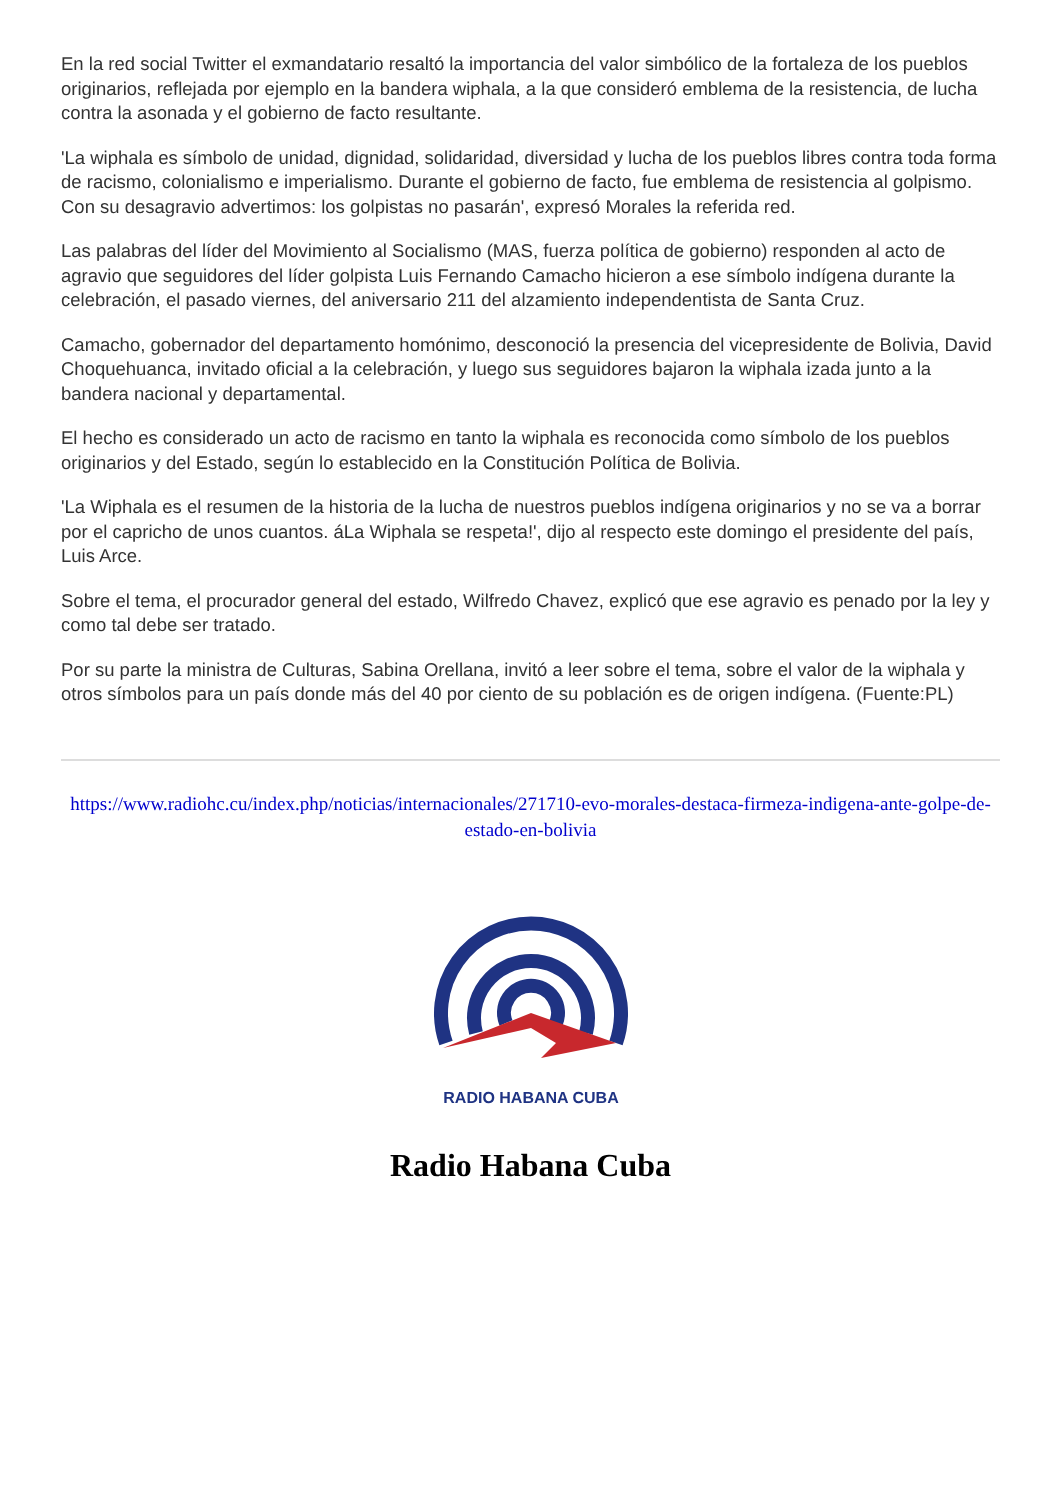En la red social Twitter el exmandatario resaltó la importancia del valor simbólico de la fortaleza de los pueblos originarios, reflejada por ejemplo en la bandera wiphala, a la que consideró emblema de la resistencia, de lucha contra la asonada y el gobierno de facto resultante.
'La wiphala es símbolo de unidad, dignidad, solidaridad, diversidad y lucha de los pueblos libres contra toda forma de racismo, colonialismo e imperialismo. Durante el gobierno de facto, fue emblema de resistencia al golpismo. Con su desagravio advertimos: los golpistas no pasarán', expresó Morales la referida red.
Las palabras del líder del Movimiento al Socialismo (MAS, fuerza política de gobierno) responden al acto de agravio que seguidores del líder golpista Luis Fernando Camacho hicieron a ese símbolo indígena durante la celebración, el pasado viernes, del aniversario 211 del alzamiento independentista de Santa Cruz.
Camacho, gobernador del departamento homónimo, desconoció la presencia del vicepresidente de Bolivia, David Choquehuanca, invitado oficial a la celebración, y luego sus seguidores bajaron la wiphala izada junto a la bandera nacional y departamental.
El hecho es considerado un acto de racismo en tanto la wiphala es reconocida como símbolo de los pueblos originarios y del Estado, según lo establecido en la Constitución Política de Bolivia.
'La Wiphala es el resumen de la historia de la lucha de nuestros pueblos indígena originarios y no se va a borrar por el capricho de unos cuantos. áLa Wiphala se respeta!', dijo al respecto este domingo el presidente del país, Luis Arce.
Sobre el tema, el procurador general del estado, Wilfredo Chavez, explicó que ese agravio es penado por la ley y como tal debe ser tratado.
Por su parte la ministra de Culturas, Sabina Orellana, invitó a leer sobre el tema, sobre el valor de la wiphala y otros símbolos para un país donde más del 40 por ciento de su población es de origen indígena. (Fuente:PL)
https://www.radiohc.cu/index.php/noticias/internacionales/271710-evo-morales-destaca-firmeza-indigena-ante-golpe-de-estado-en-bolivia
RADIO HABANA CUBA
Radio Habana Cuba